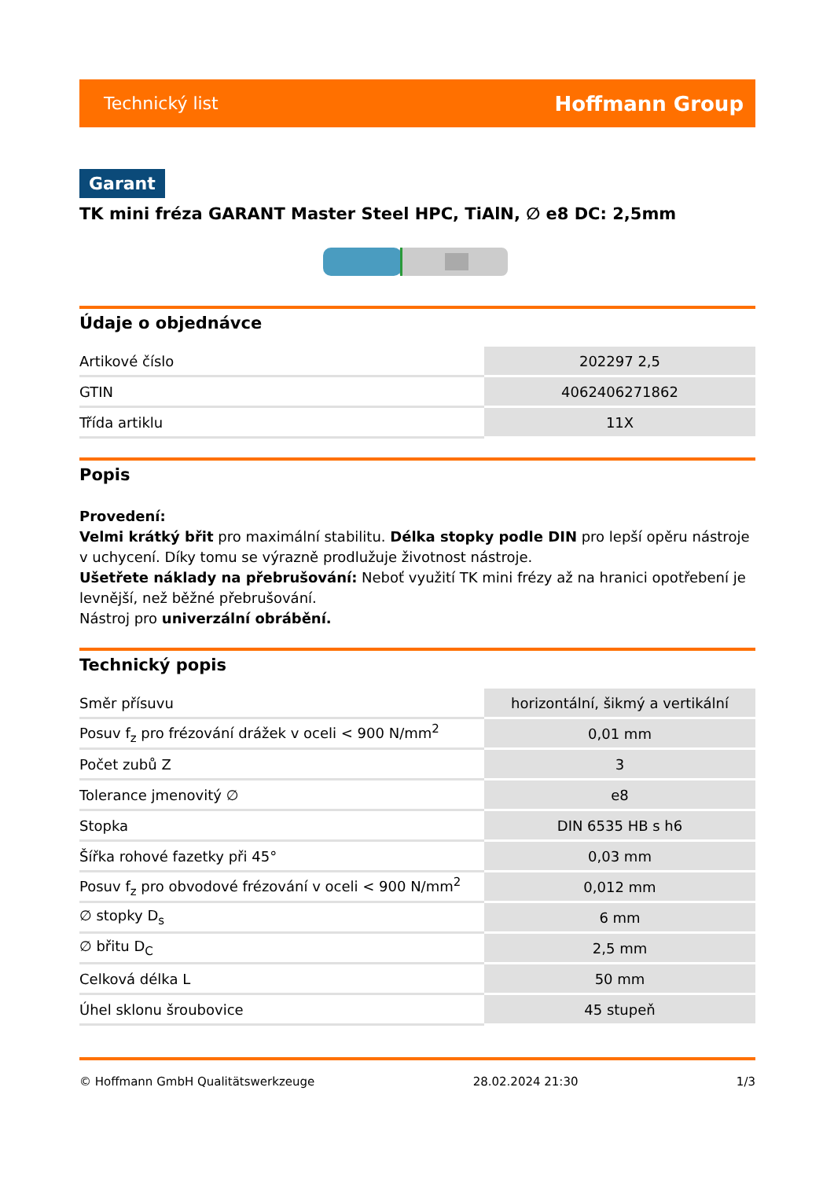Technický list Hoffmann Group
Garant
TK mini fréza GARANT Master Steel HPC, TiAlN, ∅ e8 DC: 2,5mm
Údaje o objednávce
| Artikové číslo | 202297 2,5 |
| GTIN | 4062406271862 |
| Třída artiklu | 11X |
Popis
Provedení:
Velmi krátký břit pro maximální stabilitu. Délka stopky podle DIN pro lepší opěru nástroje v uchycení. Díky tomu se výrazně prodlužuje životnost nástroje.
Ušetřete náklady na přebrušování: Neboť využití TK mini frézy až na hranici opotřebení je levnější, než běžné přebrušování.
Nástroj pro univerzální obrábění.
Technický popis
| Směr přísuvu | horizontální, šikmý a vertikální |
| Posuv f<sub>z</sub> pro frézování drážek v oceli < 900 N/mm<sup>2</sup> | 0,01 mm |
| Počet zubů Z | 3 |
| Tolerance jmenovitý ∅ | e8 |
| Stopka | DIN 6535 HB s h6 |
| Šířka rohové fazetky při 45° | 0,03 mm |
| Posuv f<sub>z</sub> pro obvodové frézování v oceli < 900 N/mm<sup>2</sup> | 0,012 mm |
| ∅ stopky D<sub>s</sub> | 6 mm |
| ∅ břitu D<sub>C</sub> | 2,5 mm |
| Celková délka L | 50 mm |
| Úhel sklonu šroubovice | 45 stupeň |
© Hoffmann GmbH Qualitätswerkzeuge 28.02.2024 21:30 1/3